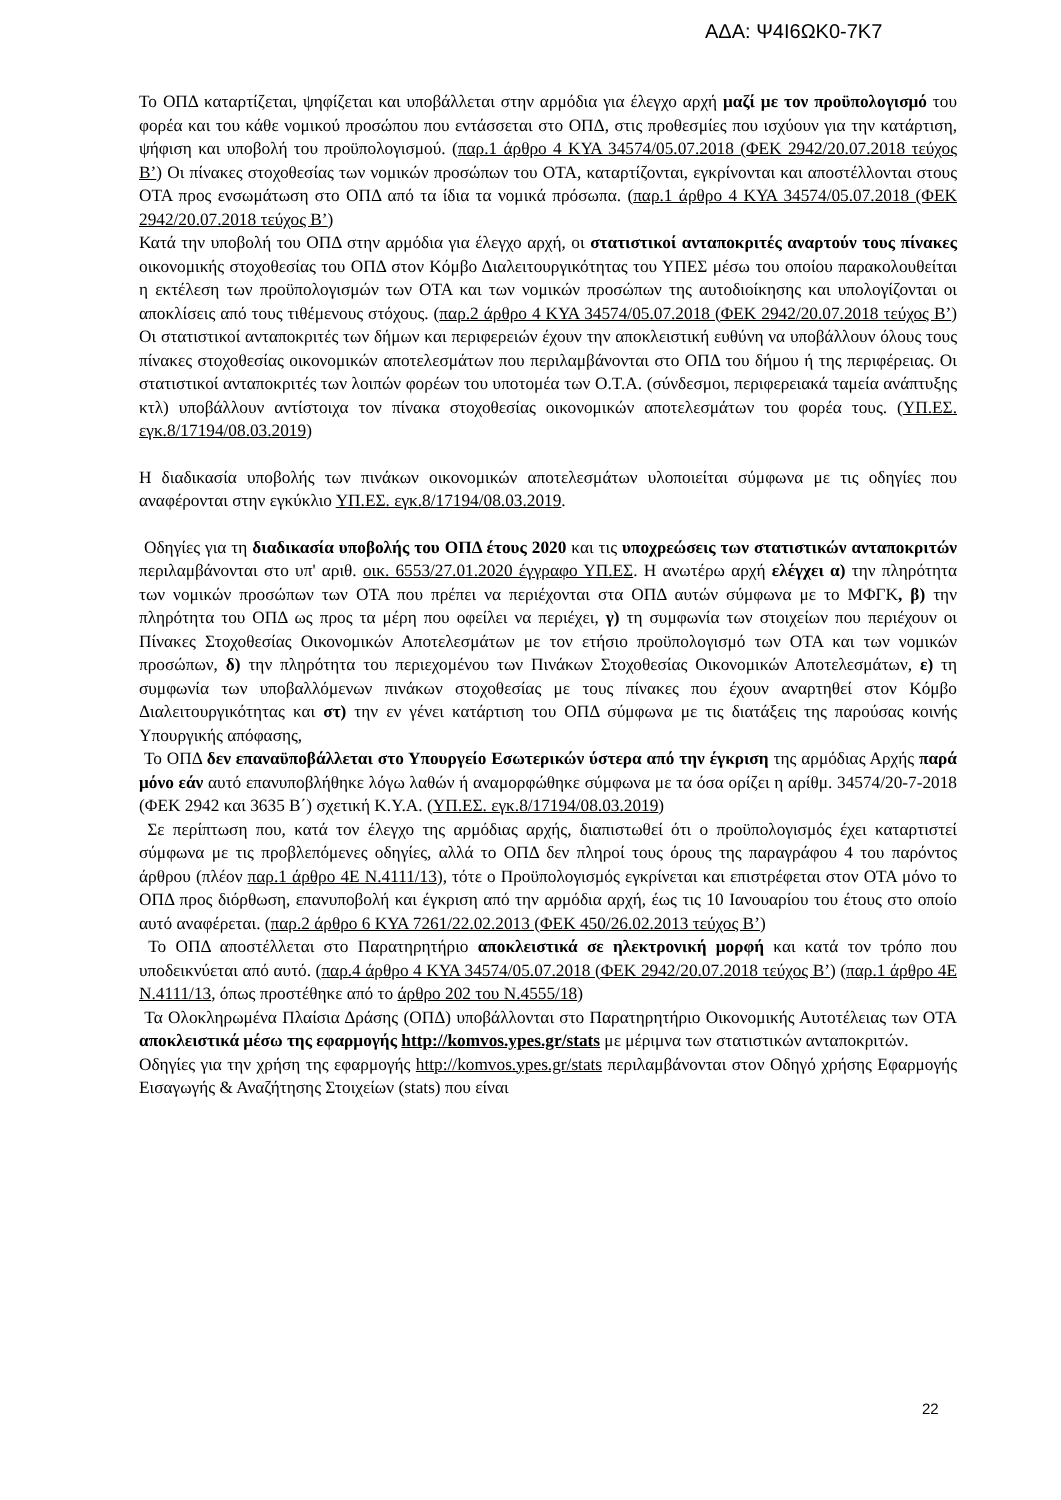ΑΔΑ: Ψ4Ι6ΩΚ0-7Κ7
Το ΟΠΔ καταρτίζεται, ψηφίζεται και υποβάλλεται στην αρμόδια για έλεγχο αρχή μαζί με τον προϋπολογισμό του φορέα και του κάθε νομικού προσώπου που εντάσσεται στο ΟΠΔ, στις προθεσμίες που ισχύουν για την κατάρτιση, ψήφιση και υποβολή του προϋπολογισμού. (παρ.1 άρθρο 4 ΚΥΑ 34574/05.07.2018 (ΦΕΚ 2942/20.07.2018 τεύχος Β’) Οι πίνακες στοχοθεσίας των νομικών προσώπων του ΟΤΑ, καταρτίζονται, εγκρίνονται και αποστέλλονται στους ΟΤΑ προς ενσωμάτωση στο ΟΠΔ από τα ίδια τα νομικά πρόσωπα. (παρ.1 άρθρο 4 ΚΥΑ 34574/05.07.2018 (ΦΕΚ 2942/20.07.2018 τεύχος Β’)
Κατά την υποβολή του ΟΠΔ στην αρμόδια για έλεγχο αρχή, οι στατιστικοί ανταποκριτές αναρτούν τους πίνακες οικονομικής στοχοθεσίας του ΟΠΔ στον Κόμβο Διαλειτουργικότητας του ΥΠΕΣ μέσω του οποίου παρακολουθείται η εκτέλεση των προϋπολογισμών των ΟΤΑ και των νομικών προσώπων της αυτοδιοίκησης και υπολογίζονται οι αποκλίσεις από τους τιθέμενους στόχους. (παρ.2 άρθρο 4 ΚΥΑ 34574/05.07.2018 (ΦΕΚ 2942/20.07.2018 τεύχος Β’) Οι στατιστικοί ανταποκριτές των δήμων και περιφερειών έχουν την αποκλειστική ευθύνη να υποβάλλουν όλους τους πίνακες στοχοθεσίας οικονομικών αποτελεσμάτων που περιλαμβάνονται στο ΟΠΔ του δήμου ή της περιφέρειας. Οι στατιστικοί ανταποκριτές των λοιπών φορέων του υποτομέα των Ο.Τ.Α. (σύνδεσμοι, περιφερειακά ταμεία ανάπτυξης κτλ) υποβάλλουν αντίστοιχα τον πίνακα στοχοθεσίας οικονομικών αποτελεσμάτων του φορέα τους. (ΥΠ.ΕΣ. εγκ.8/17194/08.03.2019)
Η διαδικασία υποβολής των πινάκων οικονομικών αποτελεσμάτων υλοποιείται σύμφωνα με τις οδηγίες που αναφέρονται στην εγκύκλιο ΥΠ.ΕΣ. εγκ.8/17194/08.03.2019.
Οδηγίες για τη διαδικασία υποβολής του ΟΠΔ έτους 2020 και τις υποχρεώσεις των στατιστικών ανταποκριτών περιλαμβάνονται στο υπ' αριθ. οικ. 6553/27.01.2020 έγγραφο ΥΠ.ΕΣ. Η ανωτέρω αρχή ελέγχει α) την πληρότητα των νομικών προσώπων των ΟΤΑ που πρέπει να περιέχονται στα ΟΠΔ αυτών σύμφωνα με το ΜΦΓΚ, β) την πληρότητα του ΟΠΔ ως προς τα μέρη που οφείλει να περιέχει, γ) τη συμφωνία των στοιχείων που περιέχουν οι Πίνακες Στοχοθεσίας Οικονομικών Αποτελεσμάτων με τον ετήσιο προϋπολογισμό των ΟΤΑ και των νομικών προσώπων, δ) την πληρότητα του περιεχομένου των Πινάκων Στοχοθεσίας Οικονομικών Αποτελεσμάτων, ε) τη συμφωνία των υποβαλλόμενων πινάκων στοχοθεσίας με τους πίνακες που έχουν αναρτηθεί στον Κόμβο Διαλειτουργικότητας και στ) την εν γένει κατάρτιση του ΟΠΔ σύμφωνα με τις διατάξεις της παρούσας κοινής Υπουργικής απόφασης,
Το ΟΠΔ δεν επαναϋποβάλλεται στο Υπουργείο Εσωτερικών ύστερα από την έγκριση της αρμόδιας Αρχής παρά μόνο εάν αυτό επανυποβλήθηκε λόγω λαθών ή αναμορφώθηκε σύμφωνα με τα όσα ορίζει η αρίθμ. 34574/20-7-2018 (ΦΕΚ 2942 και 3635 Β΄) σχετική Κ.Υ.Α. (ΥΠ.ΕΣ. εγκ.8/17194/08.03.2019)
Σε περίπτωση που, κατά τον έλεγχο της αρμόδιας αρχής, διαπιστωθεί ότι ο προϋπολογισμός έχει καταρτιστεί σύμφωνα με τις προβλεπόμενες οδηγίες, αλλά το ΟΠΔ δεν πληροί τους όρους της παραγράφου 4 του παρόντος άρθρου (πλέον παρ.1 άρθρο 4Ε Ν.4111/13), τότε ο Προϋπολογισμός εγκρίνεται και επιστρέφεται στον ΟΤΑ μόνο το ΟΠΔ προς διόρθωση, επανυποβολή και έγκριση από την αρμόδια αρχή, έως τις 10 Ιανουαρίου του έτους στο οποίο αυτό αναφέρεται. (παρ.2 άρθρο 6 ΚΥΑ 7261/22.02.2013 (ΦΕΚ 450/26.02.2013 τεύχος Β’)
Το ΟΠΔ αποστέλλεται στο Παρατηρητήριο αποκλειστικά σε ηλεκτρονική μορφή και κατά τον τρόπο που υποδεικνύεται από αυτό. (παρ.4 άρθρο 4 ΚΥΑ 34574/05.07.2018 (ΦΕΚ 2942/20.07.2018 τεύχος Β’) (παρ.1 άρθρο 4Ε Ν.4111/13, όπως προστέθηκε από το άρθρο 202 του Ν.4555/18)
Τα Ολοκληρωμένα Πλαίσια Δράσης (ΟΠΔ) υποβάλλονται στο Παρατηρητήριο Οικονομικής Αυτοτέλειας των ΟΤΑ αποκλειστικά μέσω της εφαρμογής http://komvos.ypes.gr/stats με μέριμνα των στατιστικών ανταποκριτών.
Οδηγίες για την χρήση της εφαρμογής http://komvos.ypes.gr/stats περιλαμβάνονται στον Οδηγό χρήσης Εφαρμογής Εισαγωγής & Αναζήτησης Στοιχείων (stats) που είναι
22